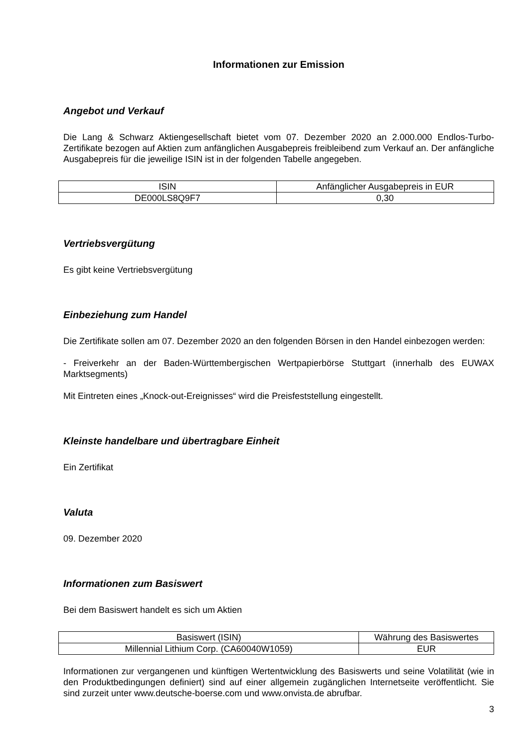Informationen zur Emission
Angebot und Verkauf
Die Lang & Schwarz Aktiengesellschaft bietet vom 07. Dezember 2020 an 2.000.000 Endlos-Turbo-Zertifikate bezogen auf Aktien zum anfänglichen Ausgabepreis freibleibend zum Verkauf an. Der anfängliche Ausgabepreis für die jeweilige ISIN ist in der folgenden Tabelle angegeben.
| ISIN | Anfänglicher Ausgabepreis in EUR |
| DE000LS8Q9F7 | 0,30 |
Vertriebsvergütung
Es gibt keine Vertriebsvergütung
Einbeziehung zum Handel
Die Zertifikate sollen am 07. Dezember 2020 an den folgenden Börsen in den Handel einbezogen werden:
- Freiverkehr an der Baden-Württembergischen Wertpapierbörse Stuttgart (innerhalb des EUWAX Marktsegments)
Mit Eintreten eines „Knock-out-Ereignisses“ wird die Preisfeststellung eingestellt.
Kleinste handelbare und übertragbare Einheit
Ein Zertifikat
Valuta
09. Dezember 2020
Informationen zum Basiswert
Bei dem Basiswert handelt es sich um Aktien
| Basiswert (ISIN) | Währung des Basiswertes |
| Millennial Lithium Corp. (CA60040W1059) | EUR |
Informationen zur vergangenen und künftigen Wertentwicklung des Basiswerts und seine Volatilität (wie in den Produktbedingungen definiert) sind auf einer allgemein zugänglichen Internetseite veröffentlicht. Sie sind zurzeit unter www.deutsche-boerse.com und www.onvista.de abrufbar.
3